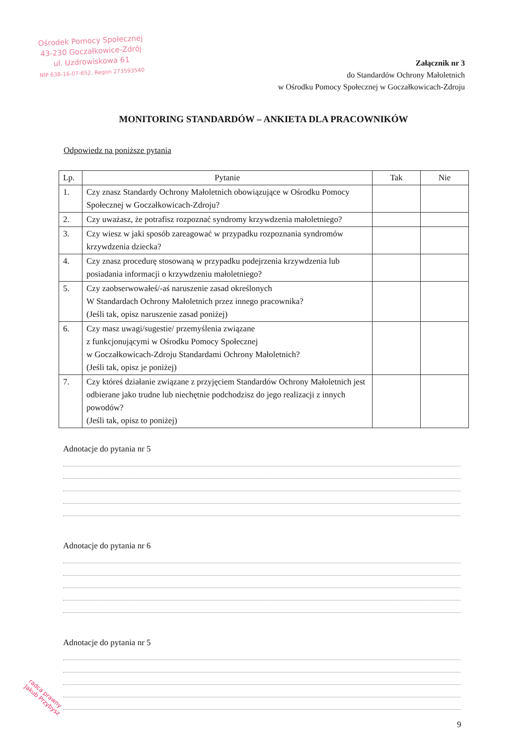Ośrodek Pomocy Społecznej
43-230 Goczałkowice-Zdrój
ul. Uzdrowiskowa 61
NIP 638-16-07-652, Regon 273593540
Załącznik nr 3
do Standardów Ochrony Małoletnich
w Ośrodku Pomocy Społecznej w Goczałkowicach-Zdroju
MONITORING STANDARDÓW – ANKIETA DLA PRACOWNIKÓW
Odpowiedz na poniższe pytania
| Lp. | Pytanie | Tak | Nie |
| --- | --- | --- | --- |
| 1. | Czy znasz Standardy Ochrony Małoletnich obowiązujące w Ośrodku Pomocy Społecznej w Goczałkowicach-Zdroju? | | |
| 2. | Czy uważasz, że potrafisz rozpoznać syndromy krzywdzenia małoletniego? | | |
| 3. | Czy wiesz w jaki sposób zareagować w przypadku rozpoznania syndromów krzywdzenia dziecka? | | |
| 4. | Czy znasz procedurę stosowaną w przypadku podejrzenia krzywdzenia lub posiadania informacji o krzywdzeniu małoletniego? | | |
| 5. | Czy zaobserwowałeś/-aś naruszenie zasad określonych W Standardach Ochrony Małoletnich przez innego pracownika? (Jeśli tak, opisz naruszenie zasad poniżej) | | |
| 6. | Czy masz uwagi/sugestie/ przemyślenia związane z funkcjonującymi w Ośrodku Pomocy Społecznej w Goczałkowicach-Zdroju Standardami Ochrony Małoletnich? (Jeśli tak, opisz je poniżej) | | |
| 7. | Czy któreś działanie związane z przyjęciem Standardów Ochrony Małoletnich jest odbierane jako trudne lub niechętnie podchodzisz do jego realizacji z innych powodów? (Jeśli tak, opisz to poniżej) | | |
Adnotacje do pytania nr 5
Adnotacje do pytania nr 6
Adnotacje do pytania nr 5
9
radca prawny
Jakub Przybysz